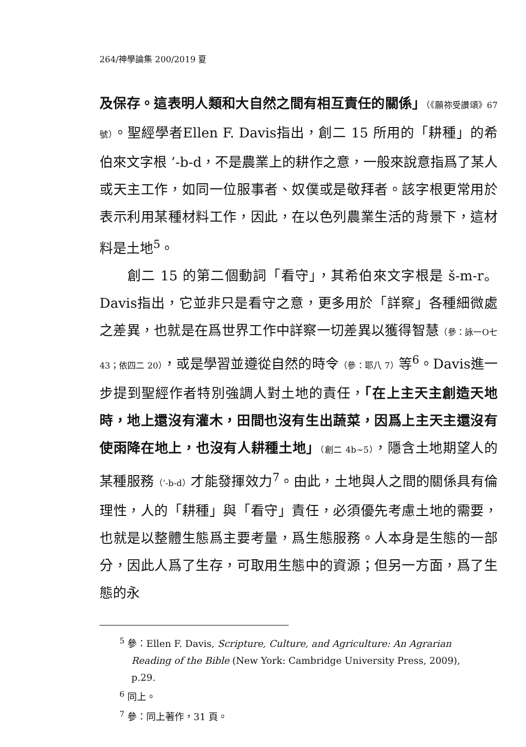264/神學論集 200/2019 夏
及保存。這表明人類和大自然之間有相互責任的關係」（《願祢受讚頌》67 號）。聖經學者Ellen F. Davis指出，創二 15 所用的「耕種」的希伯來文字根 ’-b-d，不是農業上的耕作之意，一般來說意指爲了某人或天主工作，如同一位服事者、奴僕或是敬拜者。該字根更常用於表示利用某種材料工作，因此，在以色列農業生活的背景下，這材料是土地<sup>5</sup>。
創二 15 的第二個動詞「看守」，其希伯來文字根是 š-m-r。Davis指出，它並非只是看守之意，更多用於「詳察」各種細微處之差異，也就是在爲世界工作中詳察一切差異以獲得智慧（參：詠一O七 43；依四二 20），或是學習並遵從自然的時令（參：耶八 7）等<sup>6</sup>。Davis進一步提到聖經作者特別強調人對土地的責任，「在上主天主創造天地時，地上還沒有灌木，田間也沒有生出蔬菜，因爲上主天主還沒有使雨降在地上，也沒有人耕種土地」（創二 4b~5），隱含土地期望人的某種服務（’-b-d）才能發揮效力<sup>7</sup>。由此，土地與人之間的關係具有倫理性，人的「耕種」與「看守」責任，必須優先考慮土地的需要，也就是以整體生態爲主要考量，爲生態服務。人本身是生態的一部分，因此人爲了生存，可取用生態中的資源；但另一方面，爲了生態的永
<sup>5</sup> 參：Ellen F. Davis, Scripture, Culture, and Agriculture: An Agrarian Reading of the Bible (New York: Cambridge University Press, 2009), p.29.
<sup>6</sup> 同上。
<sup>7</sup> 參：同上著作，31 頁。